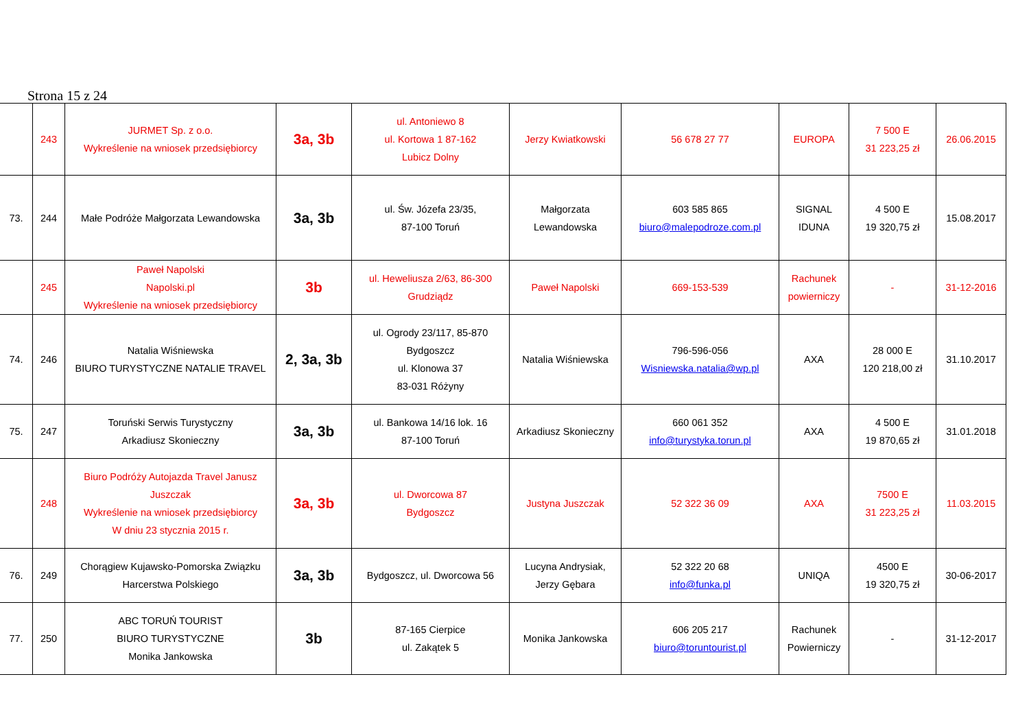Strona 15 z 24
| | 243 | JURMET Sp. z o.o. Wykreślenie na wniosek przedsiębiorcy | 3a, 3b | ul. Antoniewo 8 ul. Kortowa 1 87-162 Lubicz Dolny | Jerzy Kwiatkowski | 56 678 27 77 | EUROPA | 7 500 E 31 223,25 zł | 26.06.2015 |
| 73. | 244 | Małe Podróże Małgorzata Lewandowska | 3a, 3b | ul. Św. Józefa 23/35, 87-100 Toruń | Małgorzata Lewandowska | 603 585 865 biuro@malepodroze.com.pl | SIGNAL IDUNA | 4 500 E 19 320,75 zł | 15.08.2017 |
| | 245 | Paweł Napolski Napolski.pl Wykreślenie na wniosek przedsiębiorcy | 3b | ul. Heweliusza 2/63, 86-300 Grudziądz | Paweł Napolski | 669-153-539 | Rachunek powierniczy | - | 31-12-2016 |
| 74. | 246 | Natalia Wiśniewska BIURO TURYSTYCZNE NATALIE TRAVEL | 2, 3a, 3b | ul. Ogrody 23/117, 85-870 Bydgoszcz ul. Klonowa 37 83-031 Różyny | Natalia Wiśniewska | 796-596-056 Wisniewska.natalia@wp.pl | AXA | 28 000 E 120 218,00 zł | 31.10.2017 |
| 75. | 247 | Toruński Serwis Turystyczny Arkadiusz Skonieczny | 3a, 3b | ul. Bankowa 14/16 lok. 16 87-100 Toruń | Arkadiusz Skonieczny | 660 061 352 info@turystyka.torun.pl | AXA | 4 500 E 19 870,65 zł | 31.01.2018 |
| | 248 | Biuro Podróży Autojazda Travel Janusz Juszczak Wykreślenie na wniosek przedsiębiorcy W dniu 23 stycznia 2015 r. | 3a, 3b | ul. Dworcowa 87 Bydgoszcz | Justyna Juszczak | 52 322 36 09 | AXA | 7500 E 31 223,25 zł | 11.03.2015 |
| 76. | 249 | Chorągiew Kujawsko-Pomorska Związku Harcerstwa Polskiego | 3a, 3b | Bydgoszcz, ul. Dworcowa 56 | Lucyna Andrysiak, Jerzy Gębara | 52 322 20 68 info@funka.pl | UNIQA | 4500 E 19 320,75 zł | 30-06-2017 |
| 77. | 250 | ABC TORUŃ TOURIST BIURO TURYSTYCZNE Monika Jankowska | 3b | 87-165 Cierpice ul. Zakątek 5 | Monika Jankowska | 606 205 217 biuro@toruntourist.pl | Rachunek Powierniczy | - | 31-12-2017 |